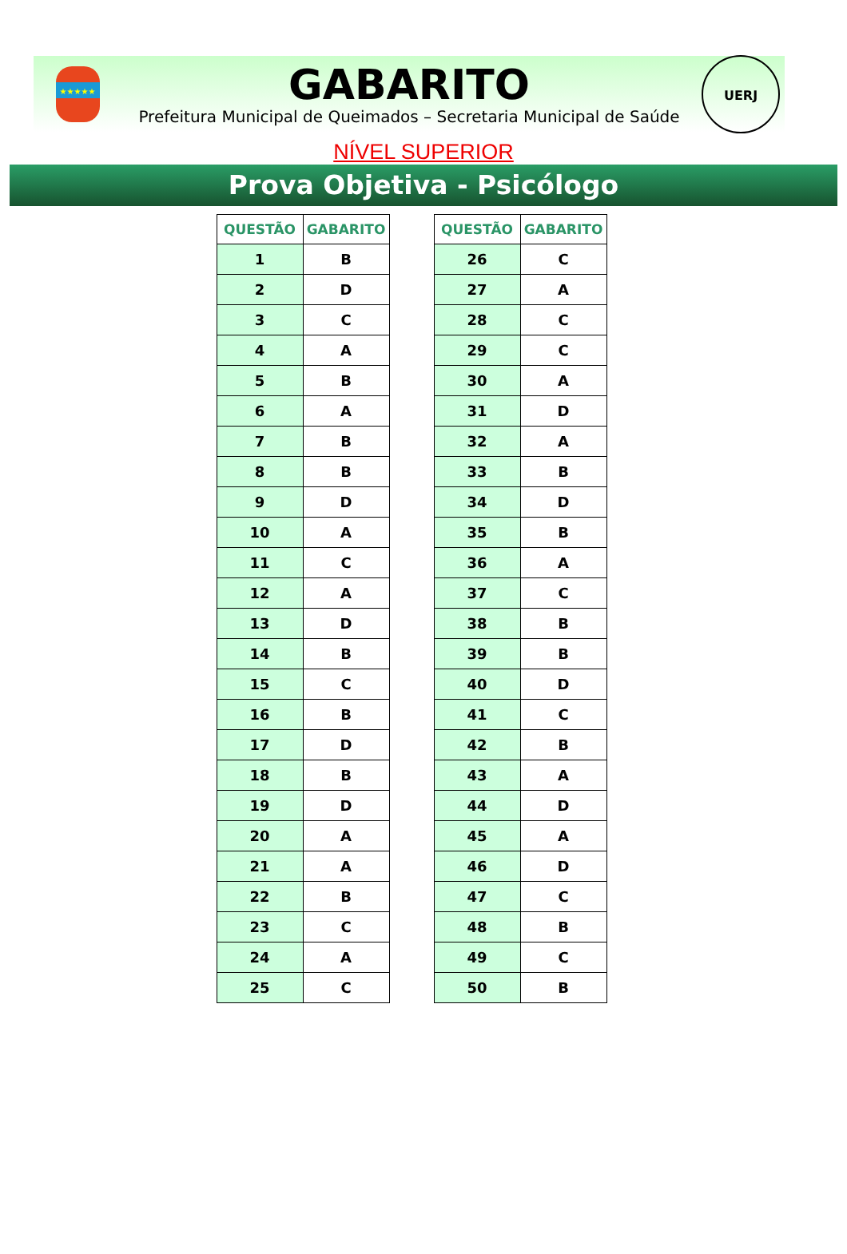★★★★★
GABARITO
Prefeitura Municipal de Queimados – Secretaria Municipal de Saúde
UERJ
NÍVEL SUPERIOR
Prova Objetiva - Psicólogo
| QUESTÃO | GABARITO |
| --- | --- |
| 1 | B |
| 2 | D |
| 3 | C |
| 4 | A |
| 5 | B |
| 6 | A |
| 7 | B |
| 8 | B |
| 9 | D |
| 10 | A |
| 11 | C |
| 12 | A |
| 13 | D |
| 14 | B |
| 15 | C |
| 16 | B |
| 17 | D |
| 18 | B |
| 19 | D |
| 20 | A |
| 21 | A |
| 22 | B |
| 23 | C |
| 24 | A |
| 25 | C |
| QUESTÃO | GABARITO |
| --- | --- |
| 26 | C |
| 27 | A |
| 28 | C |
| 29 | C |
| 30 | A |
| 31 | D |
| 32 | A |
| 33 | B |
| 34 | D |
| 35 | B |
| 36 | A |
| 37 | C |
| 38 | B |
| 39 | B |
| 40 | D |
| 41 | C |
| 42 | B |
| 43 | A |
| 44 | D |
| 45 | A |
| 46 | D |
| 47 | C |
| 48 | B |
| 49 | C |
| 50 | B |